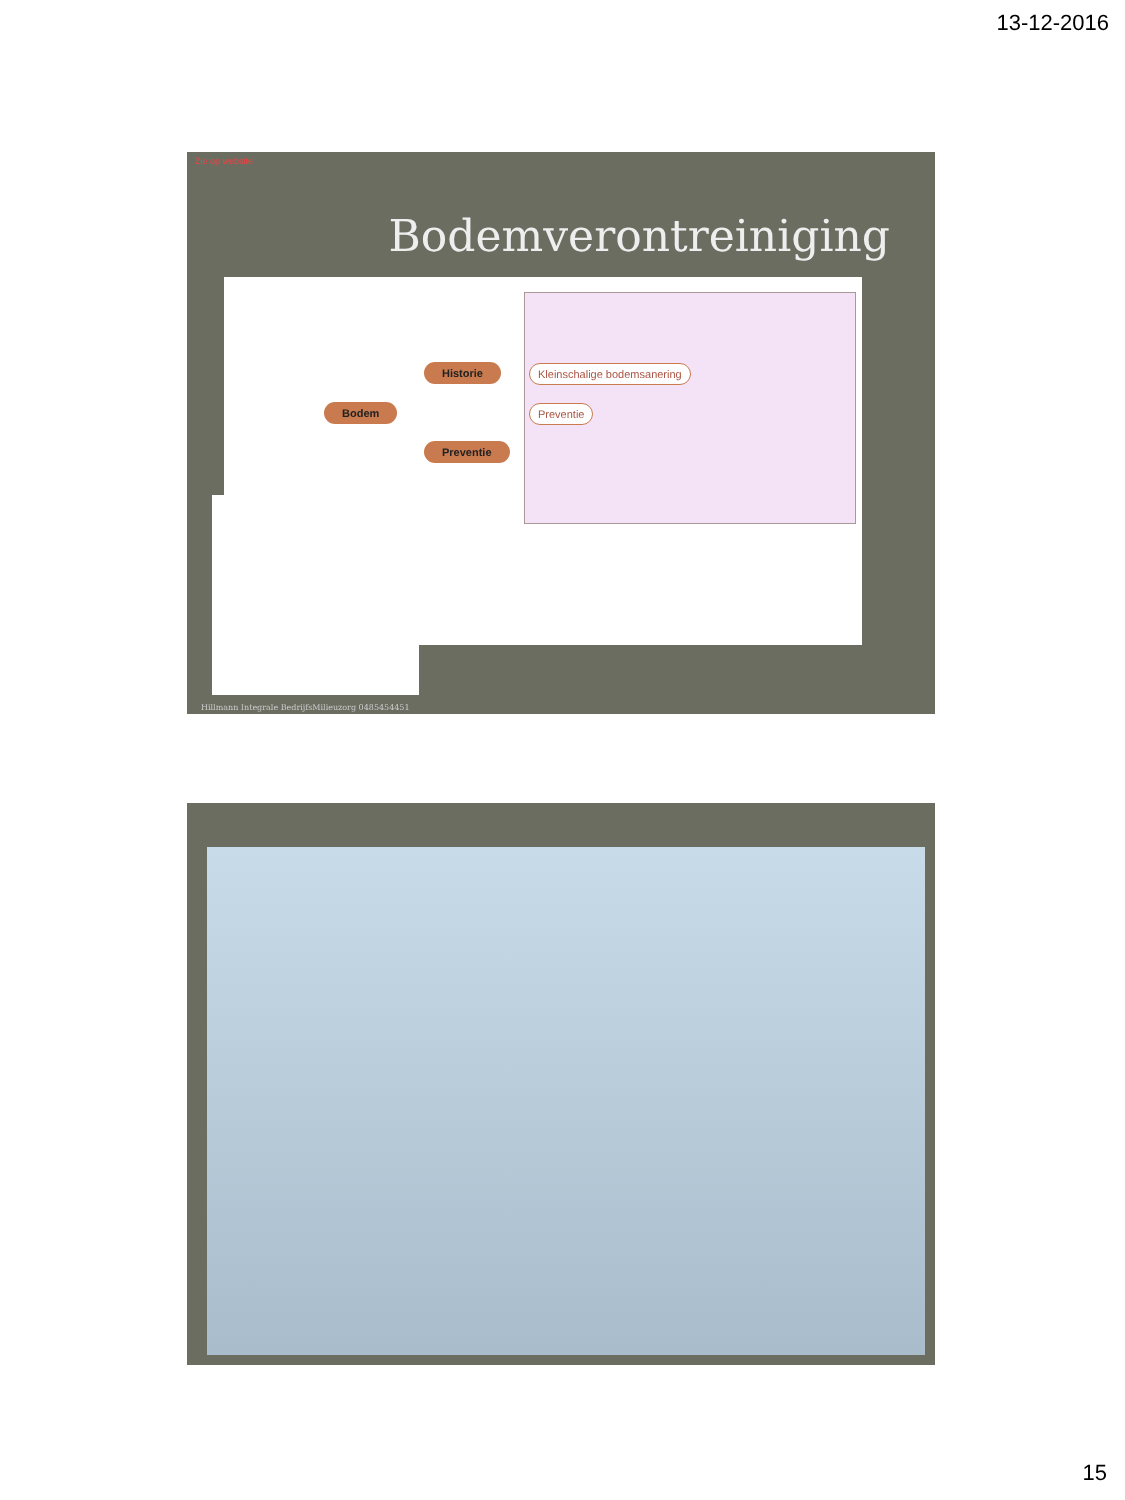13-12-2016
Zie op website
Bodemverontreiniging
Bodem
Historie
Preventie
Kleinschalige bodemsanering
Preventie
Hillmann Integrale BedrijfsMilieuzorg 0485454451
15